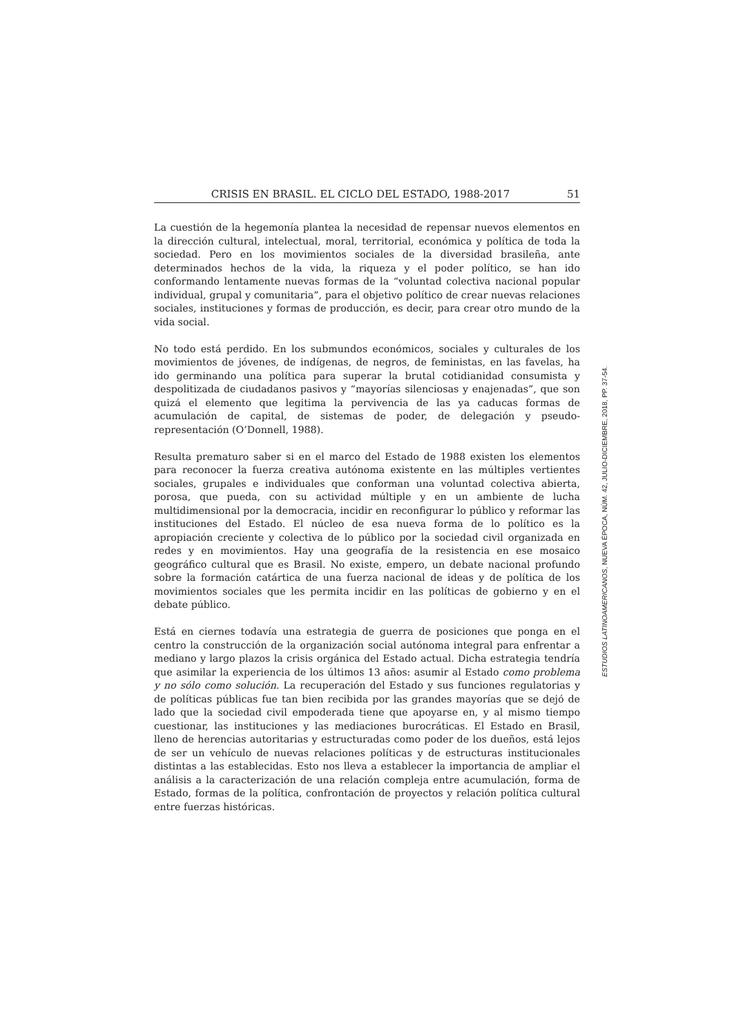CRISIS EN BRASIL. EL CICLO DEL ESTADO, 1988-2017 51
La cuestión de la hegemonía plantea la necesidad de repensar nuevos elementos en la dirección cultural, intelectual, moral, territorial, económica y política de toda la sociedad. Pero en los movimientos sociales de la diversidad brasileña, ante determinados hechos de la vida, la riqueza y el poder político, se han ido conformando lentamente nuevas formas de la “voluntad colectiva nacional popular individual, grupal y comunitaria”, para el objetivo político de crear nuevas relaciones sociales, instituciones y formas de producción, es decir, para crear otro mundo de la vida social.
No todo está perdido. En los submundos económicos, sociales y culturales de los movimientos de jóvenes, de indígenas, de negros, de feministas, en las favelas, ha ido germinando una política para superar la brutal cotidianidad consumista y despolitizada de ciudadanos pasivos y “mayorías silenciosas y enajenadas”, que son quizá el elemento que legitima la pervivencia de las ya caducas formas de acumulación de capital, de sistemas de poder, de delegación y pseudo-representación (O’Donnell, 1988).
Resulta prematuro saber si en el marco del Estado de 1988 existen los elementos para reconocer la fuerza creativa autónoma existente en las múltiples vertientes sociales, grupales e individuales que conforman una voluntad colectiva abierta, porosa, que pueda, con su actividad múltiple y en un ambiente de lucha multidimensional por la democracia, incidir en reconfigurar lo público y reformar las instituciones del Estado. El núcleo de esa nueva forma de lo político es la apropiación creciente y colectiva de lo público por la sociedad civil organizada en redes y en movimientos. Hay una geografía de la resistencia en ese mosaico geográfico cultural que es Brasil. No existe, empero, un debate nacional profundo sobre la formación catártica de una fuerza nacional de ideas y de política de los movimientos sociales que les permita incidir en las políticas de gobierno y en el debate público.
Está en ciernes todavía una estrategia de guerra de posiciones que ponga en el centro la construcción de la organización social autónoma integral para enfrentar a mediano y largo plazos la crisis orgánica del Estado actual. Dicha estrategia tendría que asimilar la experiencia de los últimos 13 años: asumir al Estado como problema y no sólo como solución. La recuperación del Estado y sus funciones regulatorias y de políticas públicas fue tan bien recibida por las grandes mayorías que se dejó de lado que la sociedad civil empoderada tiene que apoyarse en, y al mismo tiempo cuestionar, las instituciones y las mediaciones burocráticas. El Estado en Brasil, lleno de herencias autoritarias y estructuradas como poder de los dueños, está lejos de ser un vehículo de nuevas relaciones políticas y de estructuras institucionales distintas a las establecidas. Esto nos lleva a establecer la importancia de ampliar el análisis a la caracterización de una relación compleja entre acumulación, forma de Estado, formas de la política, confrontación de proyectos y relación política cultural entre fuerzas históricas.
ESTUDIOS LATINOAMERICANOS, NUEVA ÉPOCA, NÚM. 42, JULIO-DICIEMBRE, 2018, PP. 37-54.